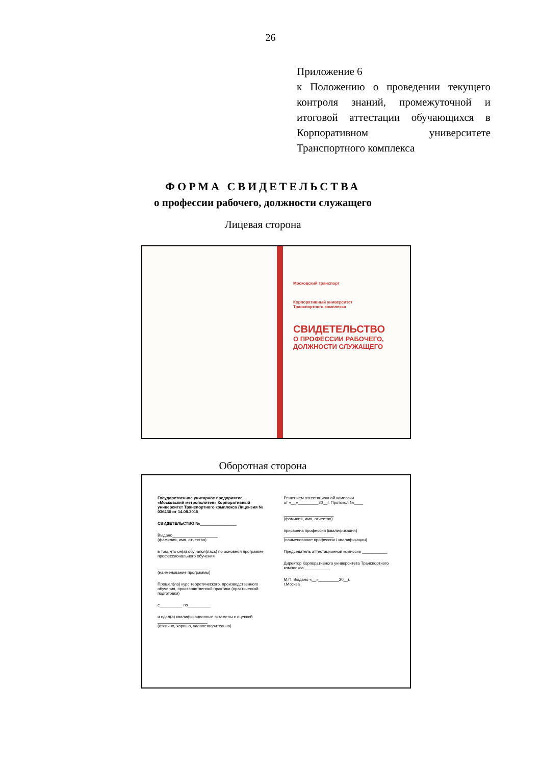26
Приложение 6
к Положению о проведении текущего контроля знаний, промежуточной и итоговой аттестации обучающихся в Корпоративном университете Транспортного комплекса
ФОРМА СВИДЕТЕЛЬСТВА
о профессии рабочего, должности служащего
Лицевая сторона
Московский транспорт
Корпоративный университет
Транспортного комплекса
СВИДЕТЕЛЬСТВО
О ПРОФЕССИИ РАБОЧЕГО,
ДОЛЖНОСТИ СЛУЖАЩЕГО
Оборотная сторона
Государственное унитарное предприятие «Московский метрополитен» Корпоративный университет Транспортного комплекса Лицензия № 036430 от 14.08.2015
СВИДЕТЕЛЬСТВО №________________
Выдано____________________
(фамилия, имя, отчество)
в том, что он(а) обучался(лась) по основной программе профессионального обучения
______________________
(наименование программы)
Прошел(ла) курс теоретического, производственного обучения, производственной практики (практической подготовки)
с__________ по__________
и сдал(а) квалификационные экзамены с оценкой
______________________
(отлично, хорошо, удовлетворительно)
Решением аттестационной комиссии
от «__»_________20__г. Протокол №____
______________________
(фамилия, имя, отчество)
присвоена профессия (квалификация)
______________________
(наименование профессии / квалификации)
Председатель аттестационной комиссии ___________
Директор Корпоративного университета Транспортного комплекса ___________
М.П. Выдано «__»_________20__г.
г.Москва